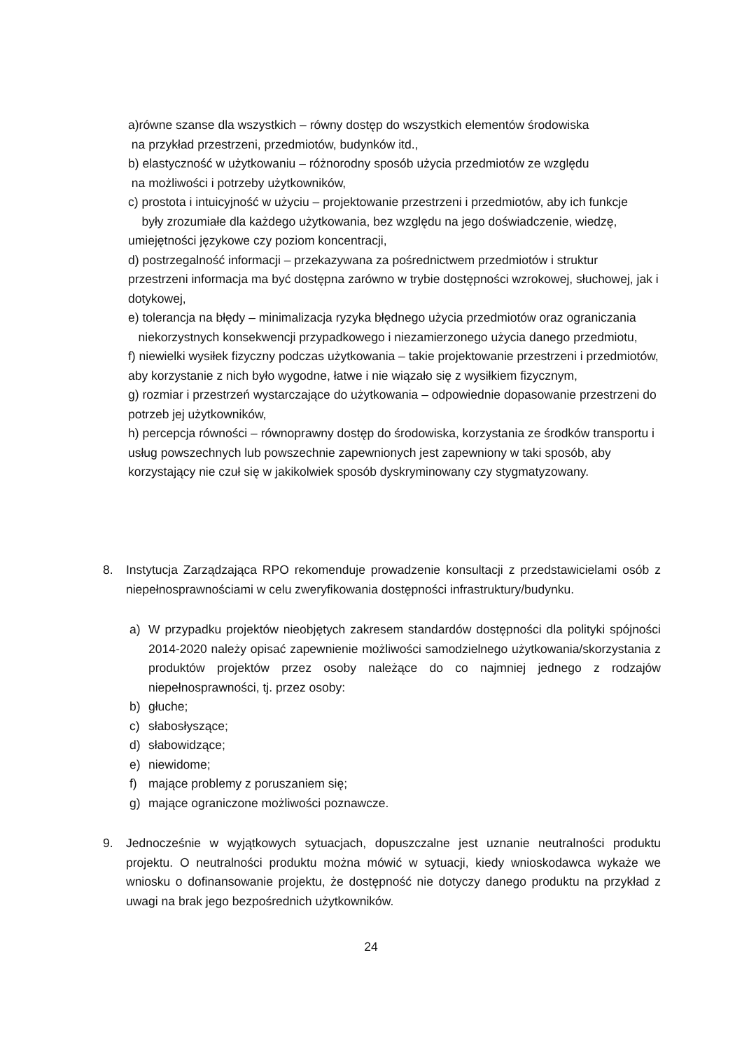a)równe szanse dla wszystkich – równy dostęp do wszystkich elementów środowiska
na przykład przestrzeni, przedmiotów, budynków itd.,
b) elastyczność w użytkowaniu – różnorodny sposób użycia przedmiotów ze względu
na możliwości i potrzeby użytkowników,
c) prostota i intuicyjność w użyciu – projektowanie przestrzeni i przedmiotów, aby ich funkcje były zrozumiałe dla każdego użytkowania, bez względu na jego doświadczenie, wiedzę, umiejętności językowe czy poziom koncentracji,
d) postrzegalność informacji – przekazywana za pośrednictwem przedmiotów i struktur przestrzeni informacja ma być dostępna zarówno w trybie dostępności wzrokowej, słuchowej, jak i dotykowej,
e) tolerancja na błędy – minimalizacja ryzyka błędnego użycia przedmiotów oraz ograniczania niekorzystnych konsekwencji przypadkowego i niezamierzonego użycia danego przedmiotu,
f) niewielki wysiłek fizyczny podczas użytkowania – takie projektowanie przestrzeni i przedmiotów, aby korzystanie z nich było wygodne, łatwe i nie wiązało się z wysiłkiem fizycznym,
g) rozmiar i przestrzeń wystarczające do użytkowania – odpowiednie dopasowanie przestrzeni do potrzeb jej użytkowników,
h) percepcja równości – równoprawny dostęp do środowiska, korzystania ze środków transportu i usług powszechnych lub powszechnie zapewnionych jest zapewniony w taki sposób, aby korzystający nie czuł się w jakikolwiek sposób dyskryminowany czy stygmatyzowany.
8. Instytucja Zarządzająca RPO rekomenduje prowadzenie konsultacji z przedstawicielami osób z niepełnosprawnościami w celu zweryfikowania dostępności infrastruktury/budynku.
a) W przypadku projektów nieobjętych zakresem standardów dostępności dla polityki spójności 2014-2020 należy opisać zapewnienie możliwości samodzielnego użytkowania/skorzystania z produktów projektów przez osoby należące do co najmniej jednego z rodzajów niepełnosprawności, tj. przez osoby:
b) głuche;
c) słabosłyszące;
d) słabowidzące;
e) niewidome;
f) mające problemy z poruszaniem się;
g) mające ograniczone możliwości poznawcze.
9. Jednocześnie w wyjątkowych sytuacjach, dopuszczalne jest uznanie neutralności produktu projektu. O neutralności produktu można mówić w sytuacji, kiedy wnioskodawca wykaże we wniosku o dofinansowanie projektu, że dostępność nie dotyczy danego produktu na przykład z uwagi na brak jego bezpośrednich użytkowników.
24